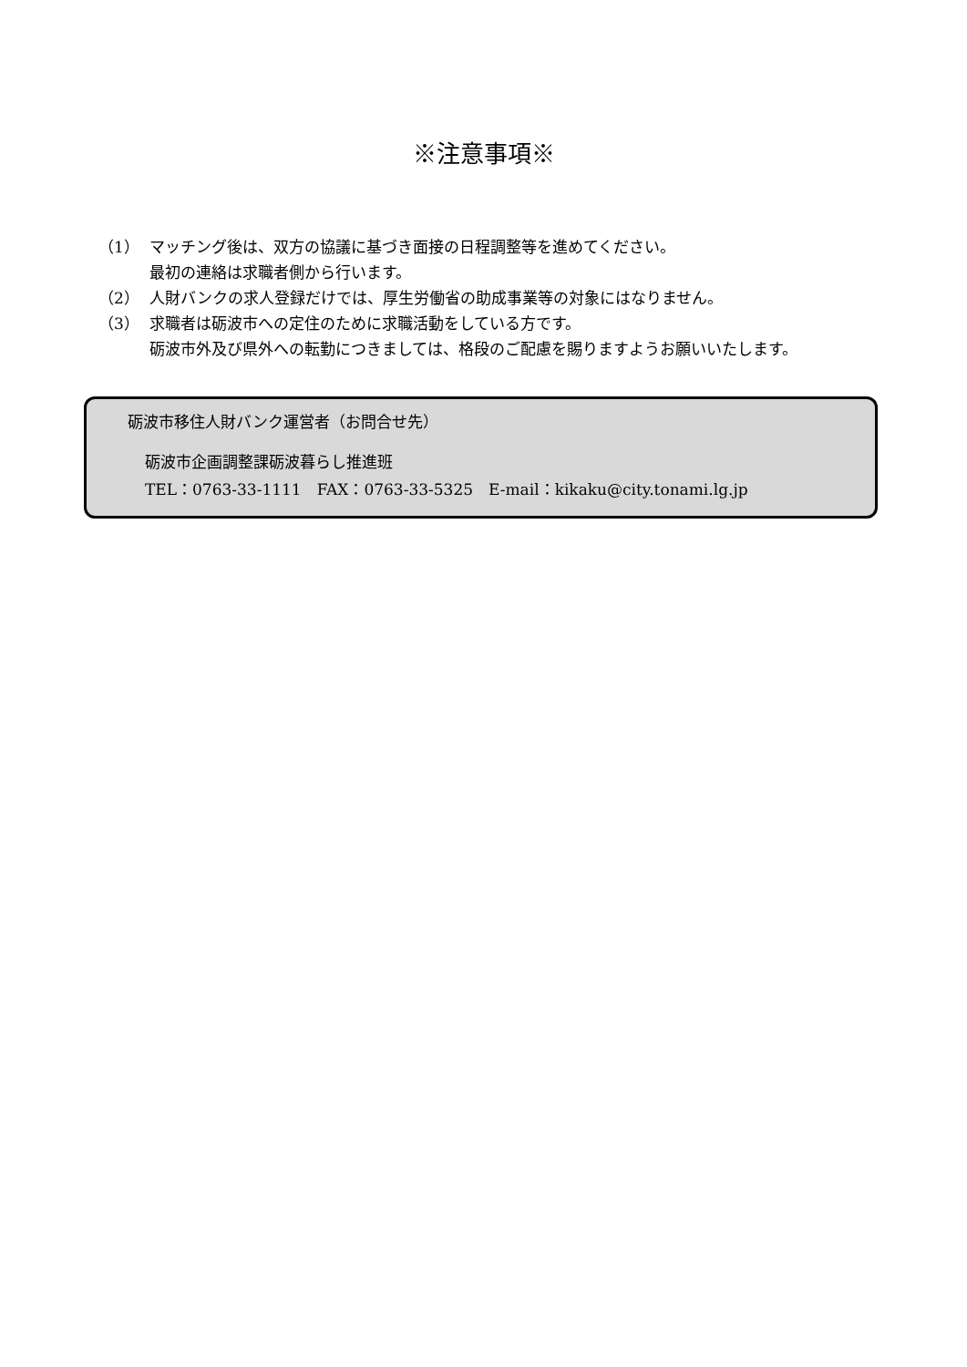※注意事項※
（1） マッチング後は、双方の協議に基づき面接の日程調整等を進めてください。
最初の連絡は求職者側から行います。
（2） 人財バンクの求人登録だけでは、厚生労働省の助成事業等の対象にはなりません。
（3） 求職者は砺波市への定住のために求職活動をしている方です。
砺波市外及び県外への転勤につきましては、格段のご配慮を賜りますようお願いいたします。
砺波市移住人財バンク運営者（お問合せ先）
砺波市企画調整課砺波暮らし推進班
TEL：0763-33-1111　FAX：0763-33-5325　E-mail：kikaku@city.tonami.lg.jp